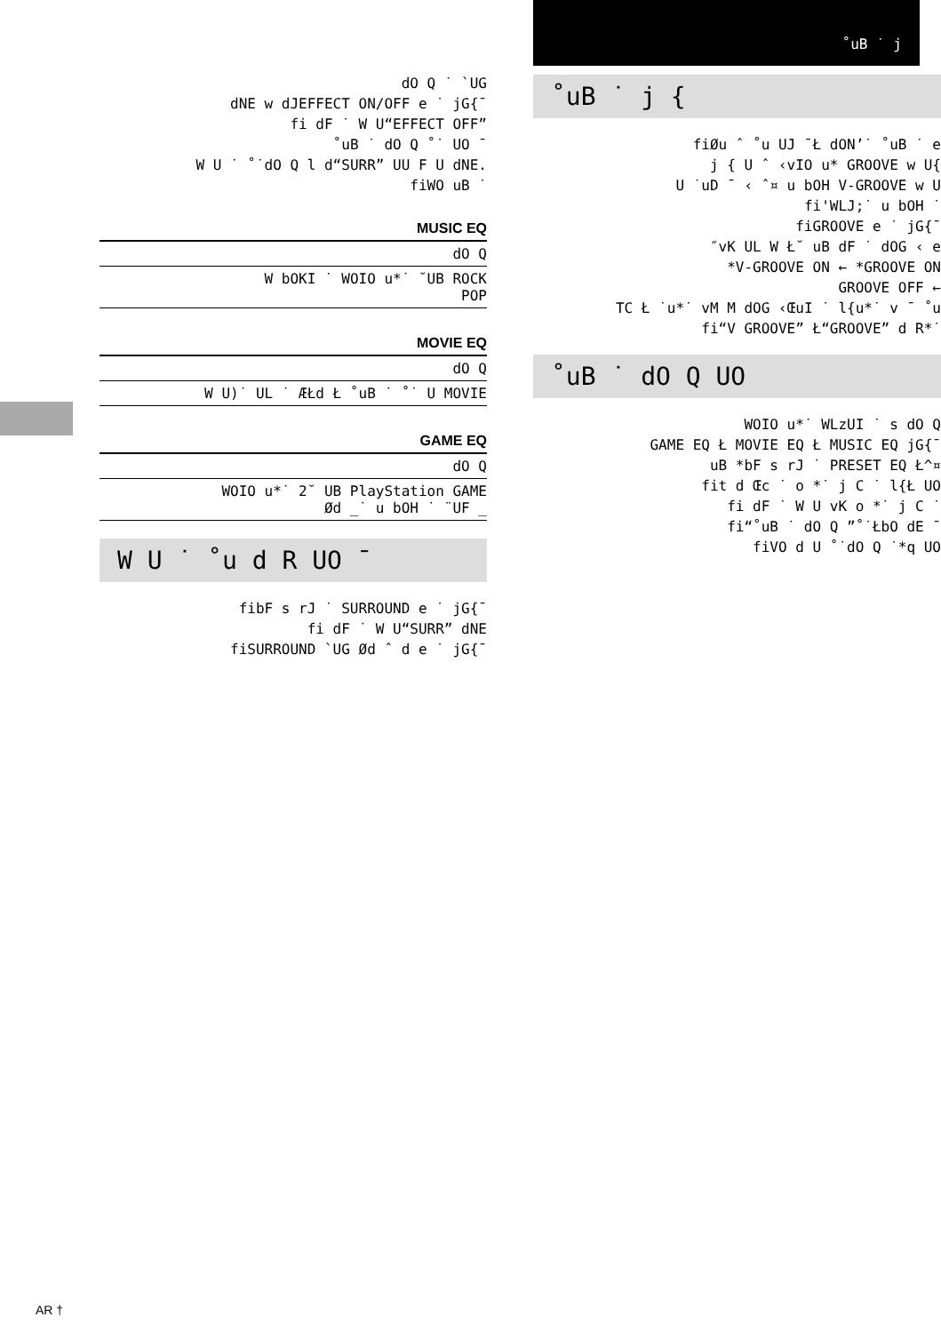dO Q ˙ `UG
dNE w dJEFFECT ON/OFF e ˙ jG{¯
fi dF ˙ W U“EFFECT OFF”
˚uB ˙ dO Q ˚˙ UO ¯
W U ˙ ˚˙dO Q l d“SURR” UU F U dNE.
fiWO uB ˙
MUSIC EQ
dO Q
W bOKI ˙ WOIO u*˙ ˘UB ROCK
POP
MOVIE EQ
dO Q
W U)˙ UL ˙ ÆŁd Ł ˚uB ˙ ˚˙ U MOVIE
GAME EQ
dO Q
WOIO u*˙ 2˘ UB PlayStation GAME
Ød _˙ u bOH ˙ ¨UF _
W U ˙ ˚u d R UO ¯
fibF s rJ ˙ SURROUND e ˙ jG{¯
fi dF ˙ W U“SURR” dNE
fiSURROUND `UG Ød ˆ d e ˙ jG{¯
˚uB ˙ j
˚uB ˙ j {
fiØu ˆ ˚u UJ ¯Ł dON’˙ ˚uB ˙ e
j { U ˆ ‹vIO u* GROOVE w U{
U ˙uD ¯ ‹ ˆ¤ u bOH V-GROOVE w U
fi'WLJ;˙ u bOH ˙
fiGROOVE e ˙ jG{¯
″vK UL W Ł˘ uB dF ˙ dOG ‹ e
*V-GROOVE ON ← *GROOVE ON
GROOVE OFF ←
TC Ł ˙u*˙ vM M dOG ‹ŒuI ˙ l{u*˙ v ¯ ˚u
fi“V GROOVE” Ł“GROOVE” d R*˙
˚uB ˙ dO Q UO
WOIO u*˙ WLzUI ˙ s dO Q
GAME EQ Ł MOVIE EQ Ł MUSIC EQ jG{¯
uB *bF s rJ ˙ PRESET EQ Ł^¤
fit d Œc ˙ o *˙ j C ˙ l{Ł UO
fi dF ˙ W U vK o *˙ j C ˙
fi“˚uB ˙ dO Q ”˚˙ŁbO dE ¯
fiVO d U ˚˙dO Q ˙*q UO
AR †